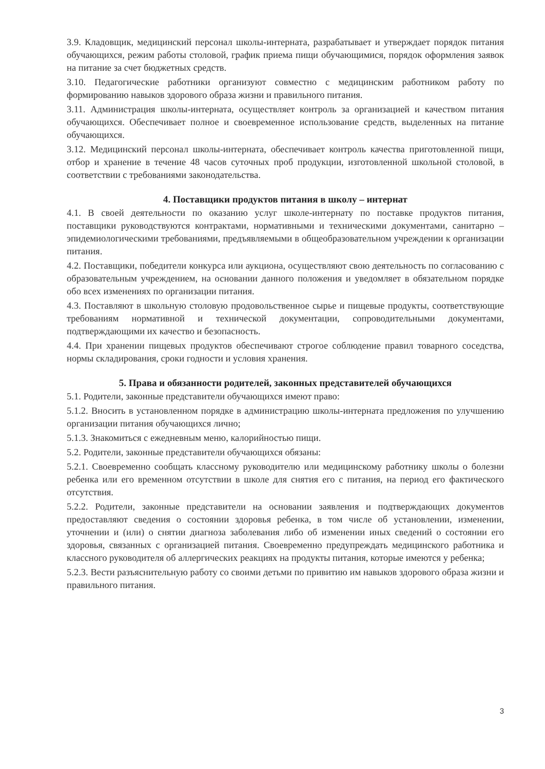3.9. Кладовщик, медицинский персонал школы-интерната, разрабатывает и утверждает порядок питания обучающихся, режим работы столовой, график приема пищи обучающимися, порядок оформления заявок на питание за счет бюджетных средств.
3.10. Педагогические работники организуют совместно с медицинским работником работу по формированию навыков здорового образа жизни и правильного питания.
3.11. Администрация школы-интерната, осуществляет контроль за организацией и качеством питания обучающихся. Обеспечивает полное и своевременное использование средств, выделенных на питание обучающихся.
3.12. Медицинский персонал школы-интерната, обеспечивает контроль качества приготовленной пищи, отбор и хранение в течение 48 часов суточных проб продукции, изготовленной школьной столовой, в соответствии с требованиями законодательства.
4. Поставщики продуктов питания в школу – интернат
4.1. В своей деятельности по оказанию услуг школе-интернату по поставке продуктов питания, поставщики руководствуются контрактами, нормативными и техническими документами, санитарно – эпидемиологическими требованиями, предъявляемыми в общеобразовательном учреждении к организации питания.
4.2. Поставщики, победители конкурса или аукциона, осуществляют свою деятельность по согласованию с образовательным учреждением, на основании данного положения и уведомляет в обязательном порядке обо всех изменениях по организации питания.
4.3. Поставляют в школьную столовую продовольственное сырье и пищевые продукты, соответствующие требованиям нормативной и технической документации, сопроводительными документами, подтверждающими их качество и безопасность.
4.4. При хранении пищевых продуктов обеспечивают строгое соблюдение правил товарного соседства, нормы складирования, сроки годности и условия хранения.
5. Права и обязанности родителей, законных представителей обучающихся
5.1. Родители, законные представители обучающихся имеют право:
5.1.2. Вносить в установленном порядке в администрацию школы-интерната предложения по улучшению организации питания обучающихся лично;
5.1.3. Знакомиться с ежедневным меню, калорийностью пищи.
5.2. Родители, законные представители обучающихся обязаны:
5.2.1. Своевременно сообщать классному руководителю или медицинскому работнику школы о болезни ребенка или его временном отсутствии в школе для снятия его с питания, на период его фактического отсутствия.
5.2.2. Родители, законные представители на основании заявления и подтверждающих документов предоставляют сведения о состоянии здоровья ребенка, в том числе об установлении, изменении, уточнении и (или) о снятии диагноза заболевания либо об изменении иных сведений о состоянии его здоровья, связанных с организацией питания. Своевременно предупреждать медицинского работника и классного руководителя об аллергических реакциях на продукты питания, которые имеются у ребенка;
5.2.3. Вести разъяснительную работу со своими детьми по привитию им навыков здорового образа жизни и правильного питания.
3